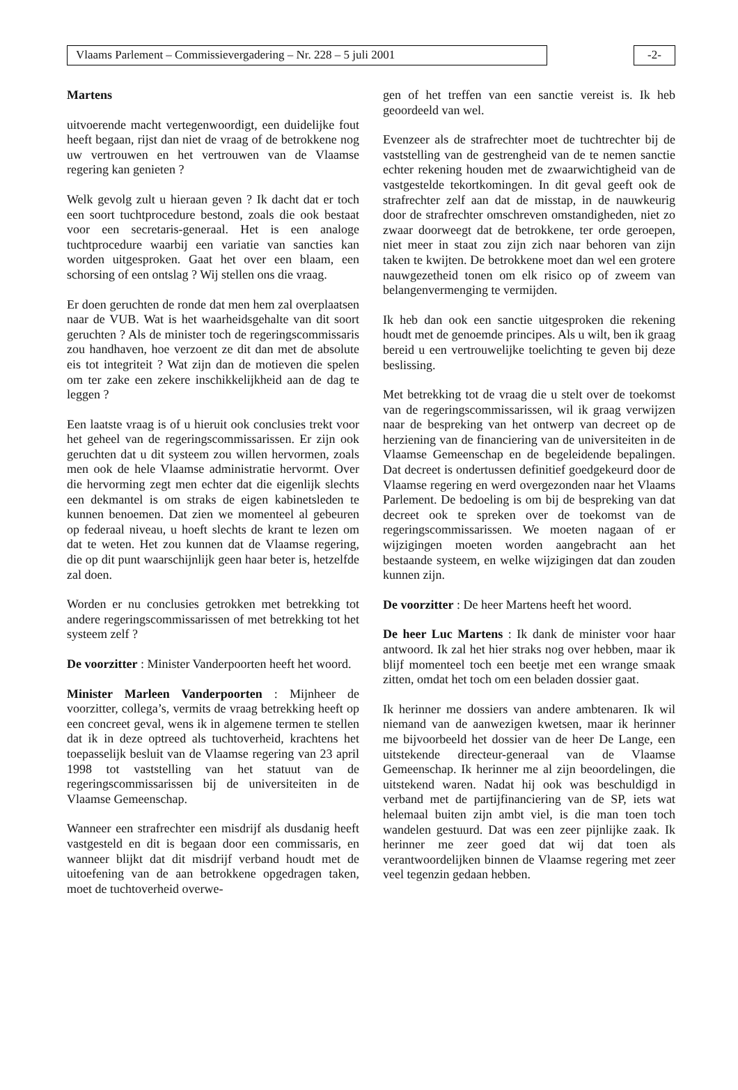Vlaams Parlement – Commissievergadering – Nr. 228 – 5 juli 2001 -2-
Martens
uitvoerende macht vertegenwoordigt, een duidelijke fout heeft begaan, rijst dan niet de vraag of de betrokkene nog uw vertrouwen en het vertrouwen van de Vlaamse regering kan genieten ?
Welk gevolg zult u hieraan geven ? Ik dacht dat er toch een soort tuchtprocedure bestond, zoals die ook bestaat voor een secretaris-generaal. Het is een analoge tuchtprocedure waarbij een variatie van sancties kan worden uitgesproken. Gaat het over een blaam, een schorsing of een ontslag ? Wij stellen ons die vraag.
Er doen geruchten de ronde dat men hem zal overplaatsen naar de VUB. Wat is het waarheidsgehalte van dit soort geruchten ? Als de minister toch de regeringscommissaris zou handhaven, hoe verzoent ze dit dan met de absolute eis tot integriteit ? Wat zijn dan de motieven die spelen om ter zake een zekere inschikkelijkheid aan de dag te leggen ?
Een laatste vraag is of u hieruit ook conclusies trekt voor het geheel van de regeringscommissarissen. Er zijn ook geruchten dat u dit systeem zou willen hervormen, zoals men ook de hele Vlaamse administratie hervormt. Over die hervorming zegt men echter dat die eigenlijk slechts een dekmantel is om straks de eigen kabinetsleden te kunnen benoemen. Dat zien we momenteel al gebeuren op federaal niveau, u hoeft slechts de krant te lezen om dat te weten. Het zou kunnen dat de Vlaamse regering, die op dit punt waarschijnlijk geen haar beter is, hetzelfde zal doen.
Worden er nu conclusies getrokken met betrekking tot andere regeringscommissarissen of met betrekking tot het systeem zelf ?
De voorzitter : Minister Vanderpoorten heeft het woord.
Minister Marleen Vanderpoorten : Mijnheer de voorzitter, collega’s, vermits de vraag betrekking heeft op een concreet geval, wens ik in algemene termen te stellen dat ik in deze optreed als tuchtoverheid, krachtens het toepasselijk besluit van de Vlaamse regering van 23 april 1998 tot vaststelling van het statuut van de regeringscommissarissen bij de universiteiten in de Vlaamse Gemeenschap.
Wanneer een strafrechter een misdrijf als dusdanig heeft vastgesteld en dit is begaan door een commissaris, en wanneer blijkt dat dit misdrijf verband houdt met de uitoefening van de aan betrokkene opgedragen taken, moet de tuchtoverheid overwe-
gen of het treffen van een sanctie vereist is. Ik heb geoordeeld van wel.
Evenzeer als de strafrechter moet de tuchtrechter bij de vaststelling van de gestrengheid van de te nemen sanctie echter rekening houden met de zwaarwichtigheid van de vastgestelde tekortkomingen. In dit geval geeft ook de strafrechter zelf aan dat de misstap, in de nauwkeurig door de strafrechter omschreven omstandigheden, niet zo zwaar doorweegt dat de betrokkene, ter orde geroepen, niet meer in staat zou zijn zich naar behoren van zijn taken te kwijten. De betrokkene moet dan wel een grotere nauwgezetheid tonen om elk risico op of zweem van belangenvermenging te vermijden.
Ik heb dan ook een sanctie uitgesproken die rekening houdt met de genoemde principes. Als u wilt, ben ik graag bereid u een vertrouwelijke toelichting te geven bij deze beslissing.
Met betrekking tot de vraag die u stelt over de toekomst van de regeringscommissarissen, wil ik graag verwijzen naar de bespreking van het ontwerp van decreet op de herziening van de financiering van de universiteiten in de Vlaamse Gemeenschap en de begeleidende bepalingen. Dat decreet is ondertussen definitief goedgekeurd door de Vlaamse regering en werd overgezonden naar het Vlaams Parlement. De bedoeling is om bij de bespreking van dat decreet ook te spreken over de toekomst van de regeringscommissarissen. We moeten nagaan of er wijzigingen moeten worden aangebracht aan het bestaande systeem, en welke wijzigingen dat dan zouden kunnen zijn.
De voorzitter : De heer Martens heeft het woord.
De heer Luc Martens : Ik dank de minister voor haar antwoord. Ik zal het hier straks nog over hebben, maar ik blijf momenteel toch een beetje met een wrange smaak zitten, omdat het toch om een beladen dossier gaat.
Ik herinner me dossiers van andere ambtenaren. Ik wil niemand van de aanwezigen kwetsen, maar ik herinner me bijvoorbeeld het dossier van de heer De Lange, een uitstekende directeur-generaal van de Vlaamse Gemeenschap. Ik herinner me al zijn beoordelingen, die uitstekend waren. Nadat hij ook was beschuldigd in verband met de partijfinanciering van de SP, iets wat helemaal buiten zijn ambt viel, is die man toen toch wandelen gestuurd. Dat was een zeer pijnlijke zaak. Ik herinner me zeer goed dat wij dat toen als verantwoordelijken binnen de Vlaamse regering met zeer veel tegenzin gedaan hebben.